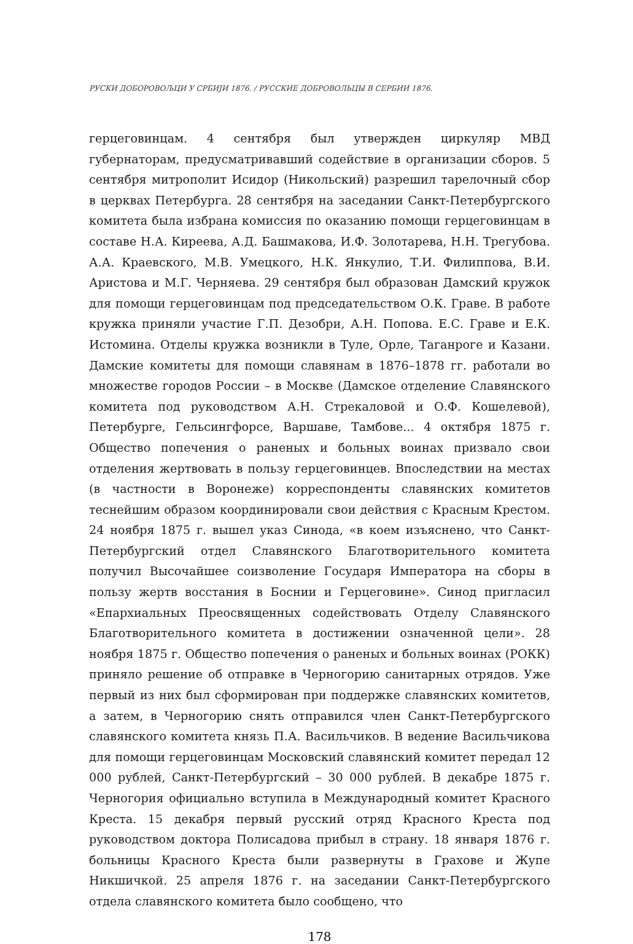РУСКИ ДОБОРОВОЉЦИ У СРБИЈИ 1876. / РУССКИЕ ДОБРОВОЛЬЦЫ В СЕРБИИ 1876.
герцеговинцам. 4 сентября был утвержден циркуляр МВД губернаторам, предусматривавший содействие в организации сборов. 5 сентября митрополит Исидор (Никольский) разрешил тарелочный сбор в церквах Петербурга. 28 сентября на заседании Санкт-Петербургского комитета была избрана комиссия по оказанию помощи герцеговинцам в составе Н.А. Киреева, А.Д. Башмакова, И.Ф. Золотарева, Н.Н. Трегубова. А.А. Краевского, М.В. Умецкого, Н.К. Янкулио, Т.И. Филиппова, В.И. Аристова и М.Г. Черняева. 29 сентября был образован Дамский кружок для помощи герцеговинцам под председательством О.К. Граве. В работе кружка приняли участие Г.П. Дезобри, А.Н. Попова. Е.С. Граве и Е.К. Истомина. Отделы кружка возникли в Туле, Орле, Таганроге и Казани. Дамские комитеты для помощи славянам в 1876–1878 гг. работали во множестве городов России – в Москве (Дамское отделение Славянского комитета под руководством А.Н. Стрекаловой и О.Ф. Кошелевой), Петербурге, Гельсингфорсе, Варшаве, Тамбове... 4 октября 1875 г. Общество попечения о раненых и больных воинах призвало свои отделения жертвовать в пользу герцеговинцев. Впоследствии на местах (в частности в Воронеже) корреспонденты славянских комитетов теснейшим образом координировали свои действия с Красным Крестом. 24 ноября 1875 г. вышел указ Синода, «в коем изъяснено, что Санкт-Петербургский отдел Славянского Благотворительного комитета получил Высочайшее соизволение Государя Императора на сборы в пользу жертв восстания в Боснии и Герцеговине». Синод пригласил «Епархиальных Преосвященных содействовать Отделу Славянского Благотворительного комитета в достижении означенной цели». 28 ноября 1875 г. Общество попечения о раненых и больных воинах (РОКК) приняло решение об отправке в Черногорию санитарных отрядов. Уже первый из них был сформирован при поддержке славянских комитетов, а затем, в Черногорию снять отправился член Санкт-Петербургского славянского комитета князь П.А. Васильчиков. В ведение Васильчикова для помощи герцеговинцам Московский славянский комитет передал 12 000 рублей, Санкт-Петербургский – 30 000 рублей. В декабре 1875 г. Черногория официально вступила в Международный комитет Красного Креста. 15 декабря первый русский отряд Красного Креста под руководством доктора Полисадова прибыл в страну. 18 января 1876 г. больницы Красного Креста были развернуты в Грахове и Жупе Никшичкой. 25 апреля 1876 г. на заседании Санкт-Петербургского отдела славянского комитета было сообщено, что
178